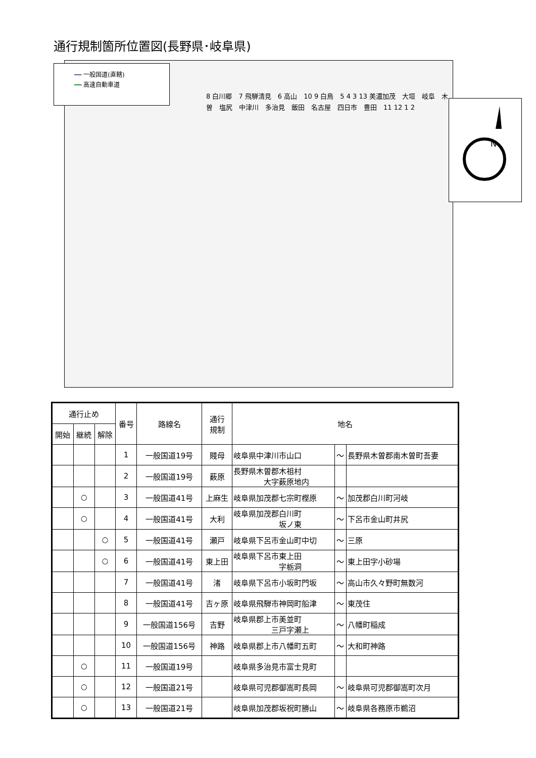通行規制箇所位置図(長野県･岐阜県)
━━ 一般国道(直轄)
━━ 高速自動車道
N
8 白川郷　7 飛騨清見　6 高山　10 9 白鳥　5 4 3 13 美濃加茂　大垣　岐阜　木曽　塩尻　中津川　多治見　飯田　名古屋　四日市　豊田　11 12 1 2
| 通行止め | | | 番号 | 路線名 | 通行 規制 | 地名 | | |
| --- | --- | --- | --- | --- | --- | --- | --- | --- |
| 開始 | 継続 | 解除 | | | | | | |
| | | | 1 | 一般国道19号 | 賤母 | 岐阜県中津川市山口 | ～ | 長野県木曽郡南木曽町吾妻 |
| | | | 2 | 一般国道19号 | 薮原 | 長野県木曽郡木祖村 大字薮原地内 | | |
| | ○ | | 3 | 一般国道41号 | 上麻生 | 岐阜県加茂郡七宗町樫原 | ～ | 加茂郡白川町河岐 |
| | ○ | | 4 | 一般国道41号 | 大利 | 岐阜県加茂郡白川町 坂ノ東 | ～ | 下呂市金山町井尻 |
| | | ○ | 5 | 一般国道41号 | 瀬戸 | 岐阜県下呂市金山町中切 | ～ | 三原 |
| | | ○ | 6 | 一般国道41号 | 東上田 | 岐阜県下呂市東上田 字栃洞 | ～ | 東上田字小砂場 |
| | | | 7 | 一般国道41号 | 渚 | 岐阜県下呂市小坂町門坂 | ～ | 高山市久々野町無数河 |
| | | | 8 | 一般国道41号 | 吉ヶ原 | 岐阜県飛騨市神岡町船津 | ～ | 東茂住 |
| | | | 9 | 一般国道156号 | 吉野 | 岐阜県郡上市美並町 三戸字瀬上 | ～ | 八幡町稲成 |
| | | | 10 | 一般国道156号 | 神路 | 岐阜県郡上市八幡町五町 | ～ | 大和町神路 |
| | ○ | | 11 | 一般国道19号 | | 岐阜県多治見市富士見町 | | |
| | ○ | | 12 | 一般国道21号 | | 岐阜県可児郡御嵩町長岡 | ～ | 岐阜県可児郡御嵩町次月 |
| | ○ | | 13 | 一般国道21号 | | 岐阜県加茂郡坂祝町勝山 | ～ | 岐阜県各務原市鵜沼 |